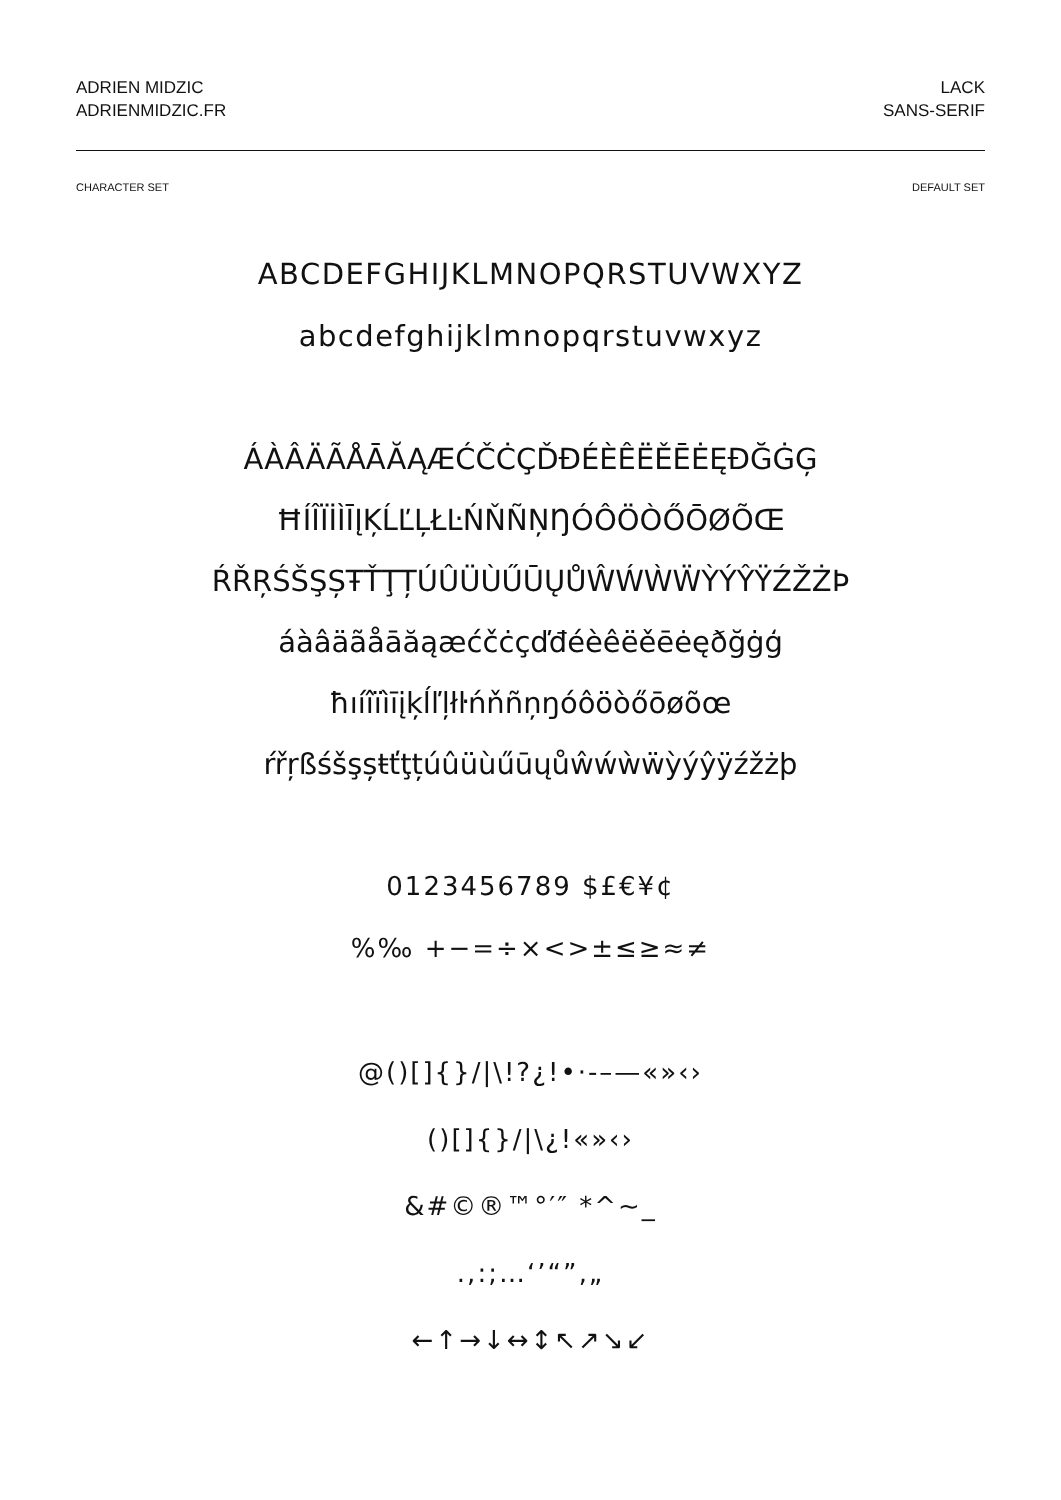ADRIEN MIDZIC
ADRIENMIDZIC.FR
LACK
SANS-SERIF
CHARACTER SET DEFAULT SET
ABCDEFGHIJKLMNOPQRSTUVWXYZ
abcdefghijklmnopqrstuvwxyz
ÁÀÂÄÃÅĀĂĄÆĆČĊÇĎĐÉÈÊËĚĒĖĘĐĞĠĢ
ĦÍÎÏİÌĪĮĶĹĽĻŁĿŃŇÑŅŊÓÔÖÒŐŌØÕŒ
ŔŘŖŚŠŞȘŦŤŢȚÚÛÜÙŰŪŲŮŴẂẀẄỲÝŶŸŹŽŻÞ
áàâäãåāăąæćčċçďđéèêëěēėęðğġģ
ħıíîïìīįķĺľļłŀńňñņŋóôöòőōøõœ
ŕřŗßśšşșŧťţțúûüùűūųůŵẃẁẅỳýŷÿźžżþ
0123456789 $£€¥¢
%‰ +−=÷×<>±≤≥≈≠
@()[]{}/|\!?¿!•·-–—«»‹›
()[]{}/|\¿!«»‹›
&#©®™°′″ *^~_
.,:;…‘’“”‚„
←↑→↓↔↕↖↗↘↙